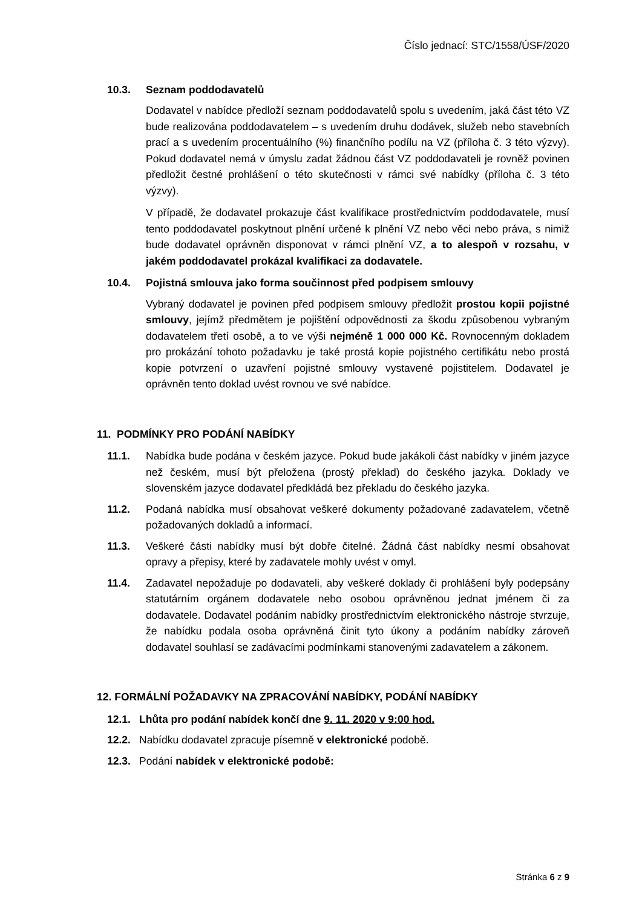Číslo jednací: STC/1558/ÚSF/2020
10.3. Seznam poddodavatelů
Dodavatel v nabídce předloží seznam poddodavatelů spolu s uvedením, jaká část této VZ bude realizována poddodavatelem – s uvedením druhu dodávek, služeb nebo stavebních prací a s uvedením procentuálního (%) finančního podílu na VZ (příloha č. 3 této výzvy). Pokud dodavatel nemá v úmyslu zadat žádnou část VZ poddodavateli je rovněž povinen předložit čestné prohlášení o této skutečnosti v rámci své nabídky (příloha č. 3 této výzvy).
V případě, že dodavatel prokazuje část kvalifikace prostřednictvím poddodavatele, musí tento poddodavatel poskytnout plnění určené k plnění VZ nebo věci nebo práva, s nimiž bude dodavatel oprávněn disponovat v rámci plnění VZ, a to alespoň v rozsahu, v jakém poddodavatel prokázal kvalifikaci za dodavatele.
10.4. Pojistná smlouva jako forma součinnost před podpisem smlouvy
Vybraný dodavatel je povinen před podpisem smlouvy předložit prostou kopii pojistné smlouvy, jejímž předmětem je pojištění odpovědnosti za škodu způsobenou vybraným dodavatelem třetí osobě, a to ve výši nejméně 1 000 000 Kč. Rovnocenným dokladem pro prokázání tohoto požadavku je také prostá kopie pojistného certifikátu nebo prostá kopie potvrzení o uzavření pojistné smlouvy vystavené pojistitelem. Dodavatel je oprávněn tento doklad uvést rovnou ve své nabídce.
11. PODMÍNKY PRO PODÁNÍ NABÍDKY
11.1. Nabídka bude podána v českém jazyce. Pokud bude jakákoli část nabídky v jiném jazyce než českém, musí být přeložena (prostý překlad) do českého jazyka. Doklady ve slovenském jazyce dodavatel předkládá bez překladu do českého jazyka.
11.2. Podaná nabídka musí obsahovat veškeré dokumenty požadované zadavatelem, včetně požadovaných dokladů a informací.
11.3. Veškeré části nabídky musí být dobře čitelné. Žádná část nabídky nesmí obsahovat opravy a přepisy, které by zadavatele mohly uvést v omyl.
11.4. Zadavatel nepožaduje po dodavateli, aby veškeré doklady či prohlášení byly podepsány statutárním orgánem dodavatele nebo osobou oprávněnou jednat jménem či za dodavatele. Dodavatel podáním nabídky prostřednictvím elektronického nástroje stvrzuje, že nabídku podala osoba oprávněná činit tyto úkony a podáním nabídky zároveň dodavatel souhlasí se zadávacími podmínkami stanovenými zadavatelem a zákonem.
12. FORMÁLNÍ POŽADAVKY NA ZPRACOVÁNÍ NABÍDKY, PODÁNÍ NABÍDKY
12.1. Lhůta pro podání nabídek končí dne 9. 11. 2020 v 9:00 hod.
12.2. Nabídku dodavatel zpracuje písemně v elektronické podobě.
12.3. Podání nabídek v elektronické podobě:
Stránka 6 z 9